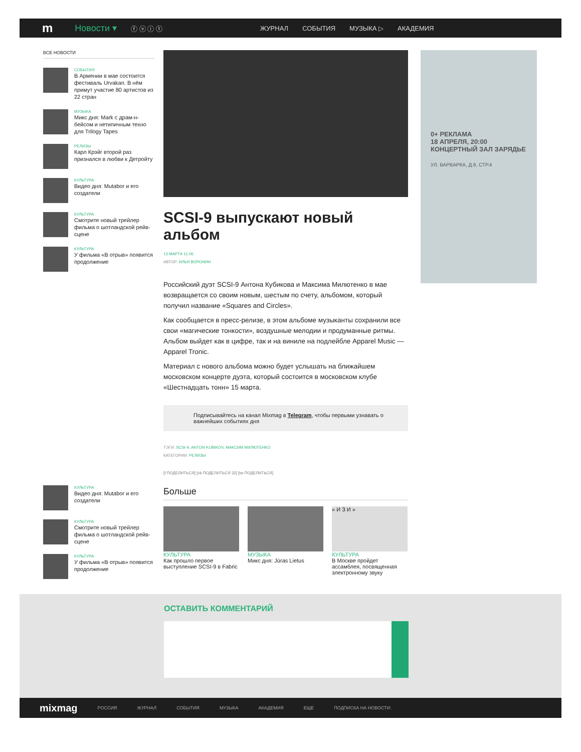m Новости ▾ ⓕ ⓥ ⓘ ⓣ ЖУРНАЛ СОБЫТИЯ МУЗЫКА ▷ АКАДЕМИЯ
ВСЕ НОВОСТИ
СОБЫТИЯ
В Армении в мае состоится фестиваль Urvakan. В нём примут участие 80 артистов из 22 стран
МУЗЫКА
Микс дня: Mark с драм-н-бейсом и нетипичным техно для Trilogy Tapes
РЕЛИЗЫ
Карл Крэйг второй раз признался в любви к Детройту
КУЛЬТУРА
Видео дня: Mutabor и его создатели
КУЛЬТУРА
Смотрите новый трейлер фильма о шотландской рейв-сцене
КУЛЬТУРА
У фильма «В отрыв» появится продолжение
КУЛЬТУРА
Видео дня: Mutabor и его создатели
КУЛЬТУРА
Смотрите новый трейлер фильма о шотландской рейв-сцене
КУЛЬТУРА
У фильма «В отрыв» появится продолжение
SCSI-9 выпускают новый альбом
13 МАРТА 11:06
АВТОР: ИЛЬЯ ВОРОНИН
Российский дуэт SCSI-9 Антона Кубикова и Максима Милютенко в мае возвращается со своим новым, шестым по счету, альбомом, который получил название «Squares and Circles».
Как сообщается в пресс-релизе, в этом альбоме музыканты сохранили все свои «магические тонкости», воздушные мелодии и продуманные ритмы. Альбом выйдет как в цифре, так и на виниле на подлейбле Apparel Music — Apparel Tronic.
Материал с нового альбома можно будет услышать на ближайшем московском концерте дуэта, который состоится в московском клубе «Шестнадцать тонн» 15 марта.
Подписывайтесь на канал Mixmag в Telegram, чтобы первыми узнавать о важнейших событиях дня
ТЭГИ: SCSI-9, ANTON KUBIKOV, МАКСИМ МИЛЮТЕНКО
КАТЕГОРИИ: РЕЛИЗЫ
[f ПОДЕЛИТЬСЯ] [vk ПОДЕЛИТЬСЯ 32] [tw ПОДЕЛИТЬСЯ]
Больше
КУЛЬТУРА
Как прошло первое выступление SCSI-9 в Fabric
МУЗЫКА
Микс дня: Jūras Lietus
« И З И »
КУЛЬТУРА
В Москве пройдет ассамблея, посвященная электронному звуку
0+ РЕКЛАМА
18 АПРЕЛЯ, 20:00
КОНЦЕРТНЫЙ ЗАЛ ЗАРЯДЬЕ
УЛ. ВАРВАРКА, Д.6, СТР.4
ОСТАВИТЬ КОММЕНТАРИЙ
mixmag РОССИЯ ЖУРНАЛ СОБЫТИЯ МУЗЫКА АКАДЕМИЯ ЕЩЕ ПОДПИСКА НА НОВОСТИ: